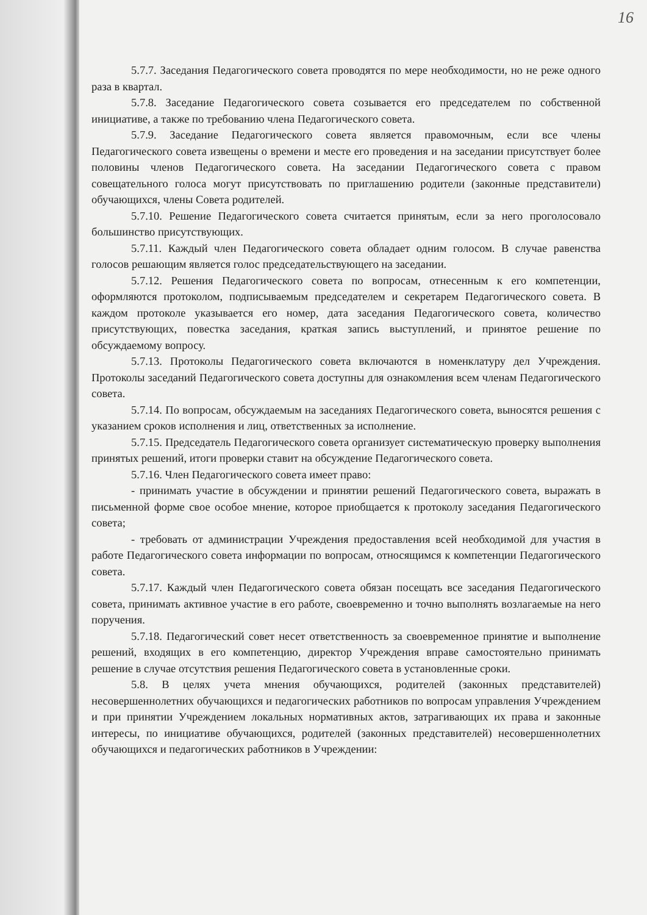16
5.7.7. Заседания Педагогического совета проводятся по мере необходимости, но не реже одного раза в квартал.
5.7.8. Заседание Педагогического совета созывается его председателем по собственной инициативе, а также по требованию члена Педагогического совета.
5.7.9. Заседание Педагогического совета является правомочным, если все члены Педагогического совета извещены о времени и месте его проведения и на заседании присутствует более половины членов Педагогического совета. На заседании Педагогического совета с правом совещательного голоса могут присутствовать по приглашению родители (законные представители) обучающихся, члены Совета родителей.
5.7.10. Решение Педагогического совета считается принятым, если за него проголосовало большинство присутствующих.
5.7.11. Каждый член Педагогического совета обладает одним голосом. В случае равенства голосов решающим является голос председательствующего на заседании.
5.7.12. Решения Педагогического совета по вопросам, отнесенным к его компетенции, оформляются протоколом, подписываемым председателем и секретарем Педагогического совета. В каждом протоколе указывается его номер, дата заседания Педагогического совета, количество присутствующих, повестка заседания, краткая запись выступлений, и принятое решение по обсуждаемому вопросу.
5.7.13. Протоколы Педагогического совета включаются в номенклатуру дел Учреждения. Протоколы заседаний Педагогического совета доступны для ознакомления всем членам Педагогического совета.
5.7.14. По вопросам, обсуждаемым на заседаниях Педагогического совета, выносятся решения с указанием сроков исполнения и лиц, ответственных за исполнение.
5.7.15. Председатель Педагогического совета организует систематическую проверку выполнения принятых решений, итоги проверки ставит на обсуждение Педагогического совета.
5.7.16. Член Педагогического совета имеет право:
- принимать участие в обсуждении и принятии решений Педагогического совета, выражать в письменной форме свое особое мнение, которое приобщается к протоколу заседания Педагогического совета;
- требовать от администрации Учреждения предоставления всей необходимой для участия в работе Педагогического совета информации по вопросам, относящимся к компетенции Педагогического совета.
5.7.17. Каждый член Педагогического совета обязан посещать все заседания Педагогического совета, принимать активное участие в его работе, своевременно и точно выполнять возлагаемые на него поручения.
5.7.18. Педагогический совет несет ответственность за своевременное принятие и выполнение решений, входящих в его компетенцию, директор Учреждения вправе самостоятельно принимать решение в случае отсутствия решения Педагогического совета в установленные сроки.
5.8. В целях учета мнения обучающихся, родителей (законных представителей) несовершеннолетних обучающихся и педагогических работников по вопросам управления Учреждением и при принятии Учреждением локальных нормативных актов, затрагивающих их права и законные интересы, по инициативе обучающихся, родителей (законных представителей) несовершеннолетних обучающихся и педагогических работников в Учреждении: